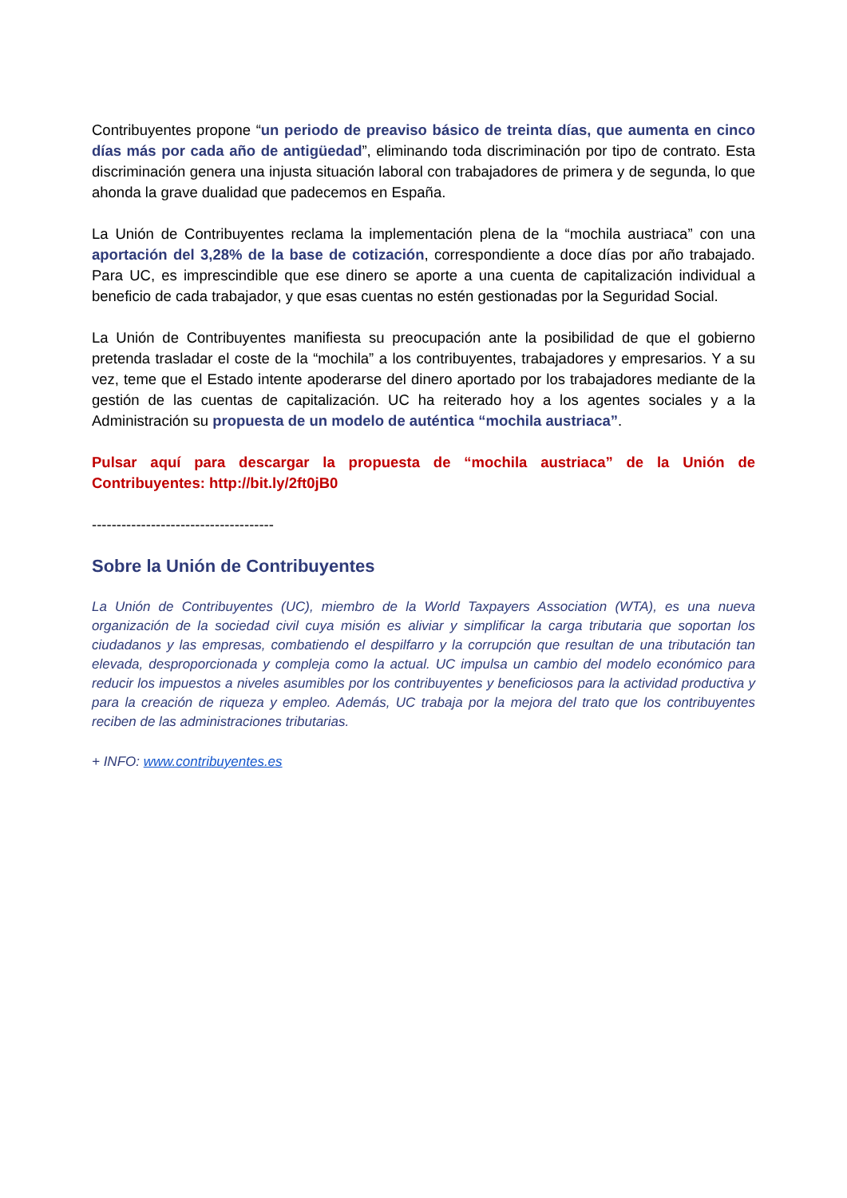Contribuyentes propone “un periodo de preaviso básico de treinta días, que aumenta en cinco días más por cada año de antigüedad”, eliminando toda discriminación por tipo de contrato. Esta discriminación genera una injusta situación laboral con trabajadores de primera y de segunda, lo que ahonda la grave dualidad que padecemos en España.
La Unión de Contribuyentes reclama la implementación plena de la “mochila austriaca” con una aportación del 3,28% de la base de cotización, correspondiente a doce días por año trabajado. Para UC, es imprescindible que ese dinero se aporte a una cuenta de capitalización individual a beneficio de cada trabajador, y que esas cuentas no estén gestionadas por la Seguridad Social.
La Unión de Contribuyentes manifiesta su preocupación ante la posibilidad de que el gobierno pretenda trasladar el coste de la “mochila” a los contribuyentes, trabajadores y empresarios. Y a su vez, teme que el Estado intente apoderarse del dinero aportado por los trabajadores mediante de la gestión de las cuentas de capitalización. UC ha reiterado hoy a los agentes sociales y a la Administración su propuesta de un modelo de auténtica “mochila austriaca”.
Pulsar aquí para descargar la propuesta de “mochila austriaca” de la Unión de Contribuyentes: http://bit.ly/2ft0jB0
-------------------------------------
Sobre la Unión de Contribuyentes
La Unión de Contribuyentes (UC), miembro de la World Taxpayers Association (WTA), es una nueva organización de la sociedad civil cuya misión es aliviar y simplificar la carga tributaria que soportan los ciudadanos y las empresas, combatiendo el despilfarro y la corrupción que resultan de una tributación tan elevada, desproporcionada y compleja como la actual. UC impulsa un cambio del modelo económico para reducir los impuestos a niveles asumibles por los contribuyentes y beneficiosos para la actividad productiva y para la creación de riqueza y empleo. Además, UC trabaja por la mejora del trato que los contribuyentes reciben de las administraciones tributarias.
+ INFO: www.contribuyentes.es